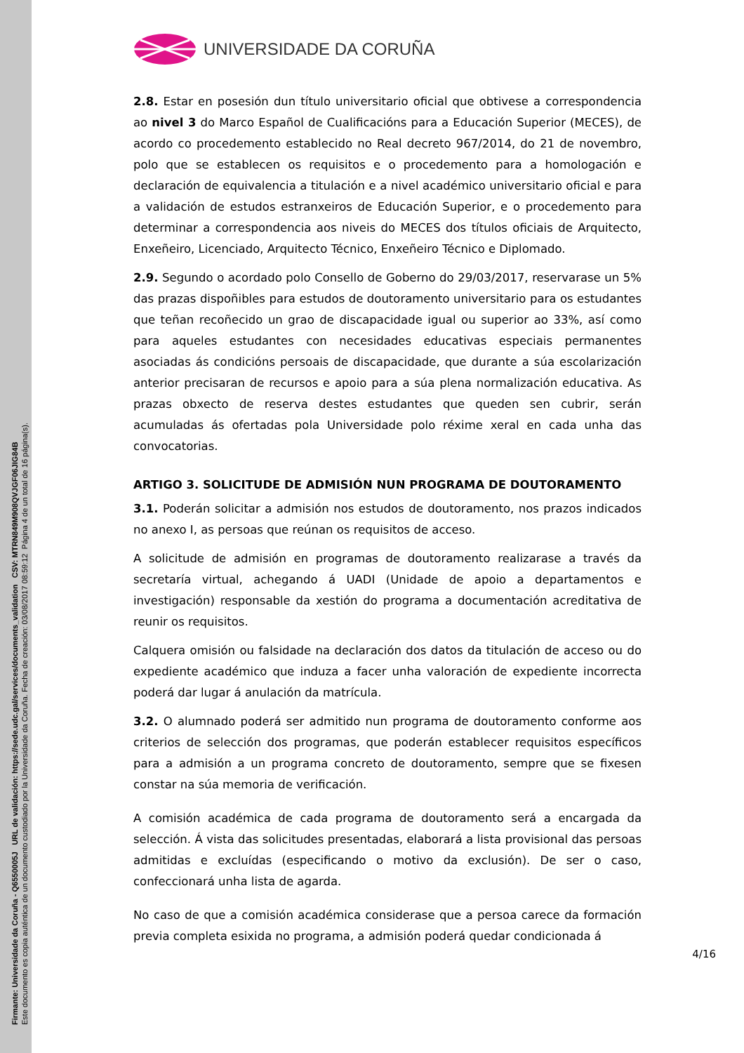Firmante: Universidade da Coruña - Q6550005J URL de validación: https://sede.udc.gal/services/documents_validation CSV: MTRN849M908QVJGF06JIG84B
Este documento es copia auténtica de un documento custodiado por la Universidade da Coruña. Fecha de creación: 03/08/2017 08:59:12 Página 4 de un total de 16 página(s).
UNIVERSIDADE DA CORUÑA
2.8. Estar en posesión dun título universitario oficial que obtivese a correspondencia ao nivel 3 do Marco Español de Cualificacións para a Educación Superior (MECES), de acordo co procedemento establecido no Real decreto 967/2014, do 21 de novembro, polo que se establecen os requisitos e o procedemento para a homologación e declaración de equivalencia a titulación e a nivel académico universitario oficial e para a validación de estudos estranxeiros de Educación Superior, e o procedemento para determinar a correspondencia aos niveis do MECES dos títulos oficiais de Arquitecto, Enxeñeiro, Licenciado, Arquitecto Técnico, Enxeñeiro Técnico e Diplomado.
2.9. Segundo o acordado polo Consello de Goberno do 29/03/2017, reservarase un 5% das prazas dispoñibles para estudos de doutoramento universitario para os estudantes que teñan recoñecido un grao de discapacidade igual ou superior ao 33%, así como para aqueles estudantes con necesidades educativas especiais permanentes asociadas ás condicións persoais de discapacidade, que durante a súa escolarización anterior precisaran de recursos e apoio para a súa plena normalización educativa. As prazas obxecto de reserva destes estudantes que queden sen cubrir, serán acumuladas ás ofertadas pola Universidade polo réxime xeral en cada unha das convocatorias.
ARTIGO 3. SOLICITUDE DE ADMISIÓN NUN PROGRAMA DE DOUTORAMENTO
3.1. Poderán solicitar a admisión nos estudos de doutoramento, nos prazos indicados no anexo I, as persoas que reúnan os requisitos de acceso.
A solicitude de admisión en programas de doutoramento realizarase a través da secretaría virtual, achegando á UADI (Unidade de apoio a departamentos e investigación) responsable da xestión do programa a documentación acreditativa de reunir os requisitos.
Calquera omisión ou falsidade na declaración dos datos da titulación de acceso ou do expediente académico que induza a facer unha valoración de expediente incorrecta poderá dar lugar á anulación da matrícula.
3.2. O alumnado poderá ser admitido nun programa de doutoramento conforme aos criterios de selección dos programas, que poderán establecer requisitos específicos para a admisión a un programa concreto de doutoramento, sempre que se fixesen constar na súa memoria de verificación.
A comisión académica de cada programa de doutoramento será a encargada da selección. Á vista das solicitudes presentadas, elaborará a lista provisional das persoas admitidas e excluídas (especificando o motivo da exclusión). De ser o caso, confeccionará unha lista de agarda.
No caso de que a comisión académica considerase que a persoa carece da formación previa completa esixida no programa, a admisión poderá quedar condicionada á
4/16